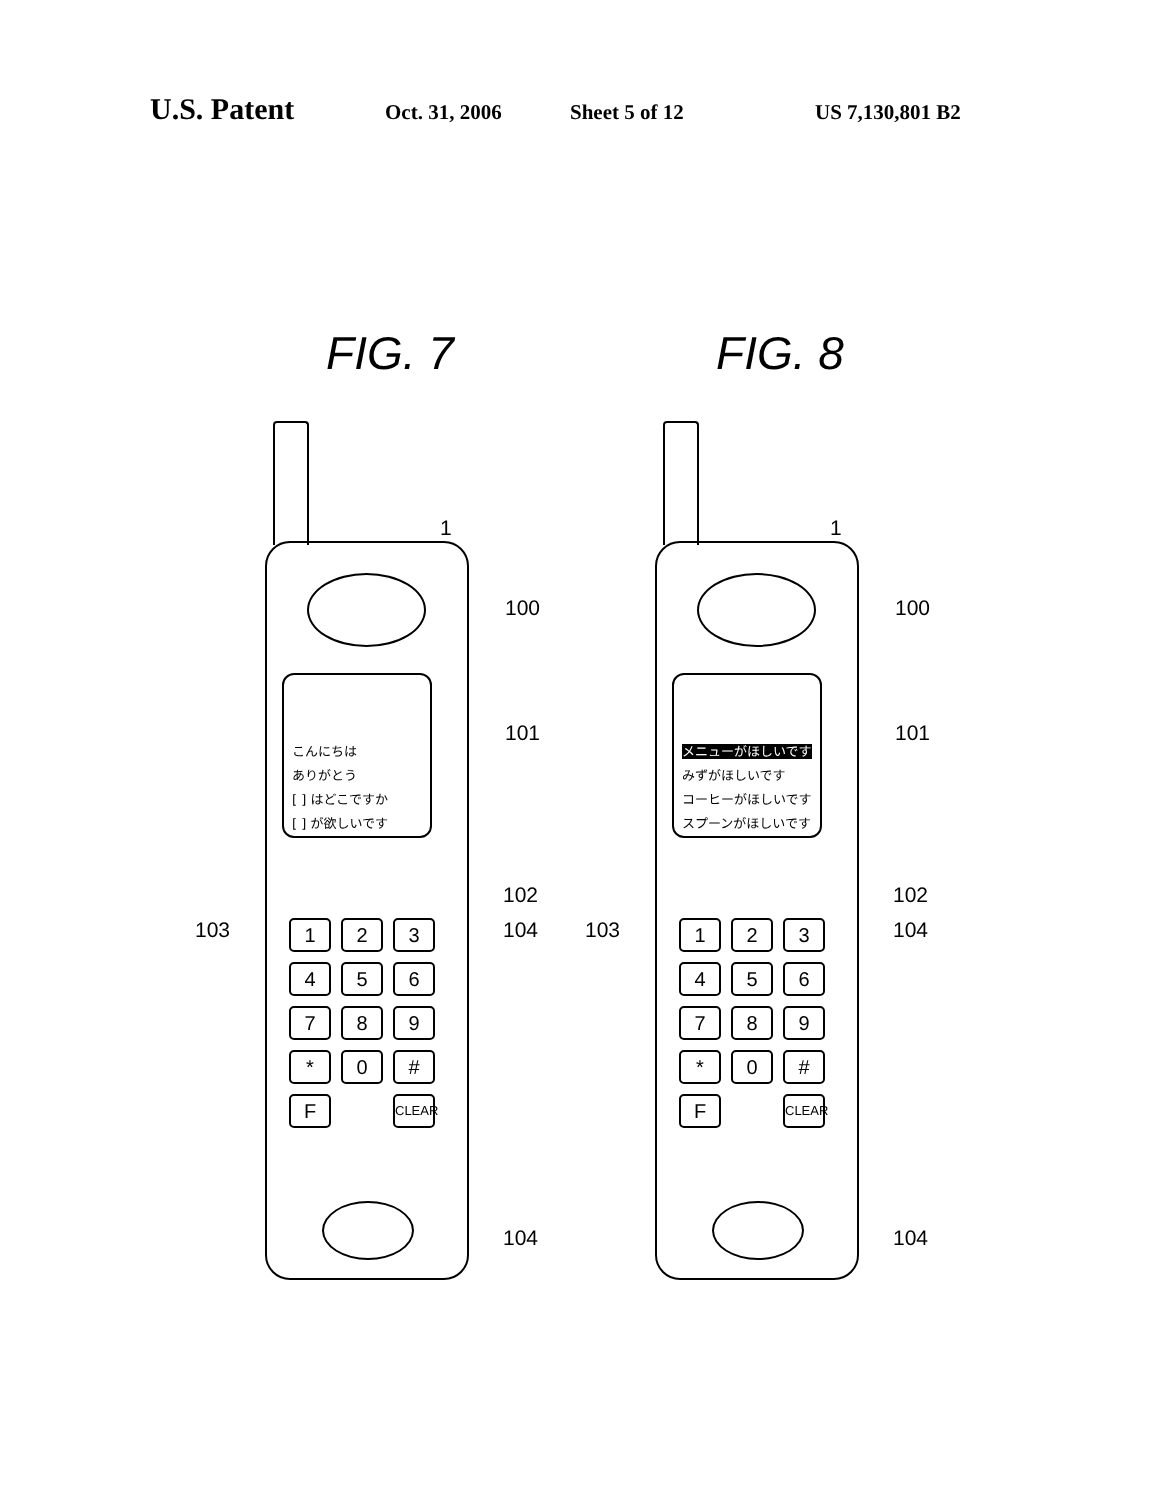U.S. Patent
Oct. 31, 2006 Sheet 5 of 12 US 7,130,801 B2
FIG. 7
こんにちは
ありがとう
[ ] はどこですか
[ ] が欲しいです
123456789 * 0 # F CLEAR
1
100
101
102
103 104
104
FIG. 8
メニューがほしいです
みずがほしいです
コーヒーがほしいです
スプーンがほしいです
123456789 * 0 # F CLEAR
1
100
101
102
103 104
104